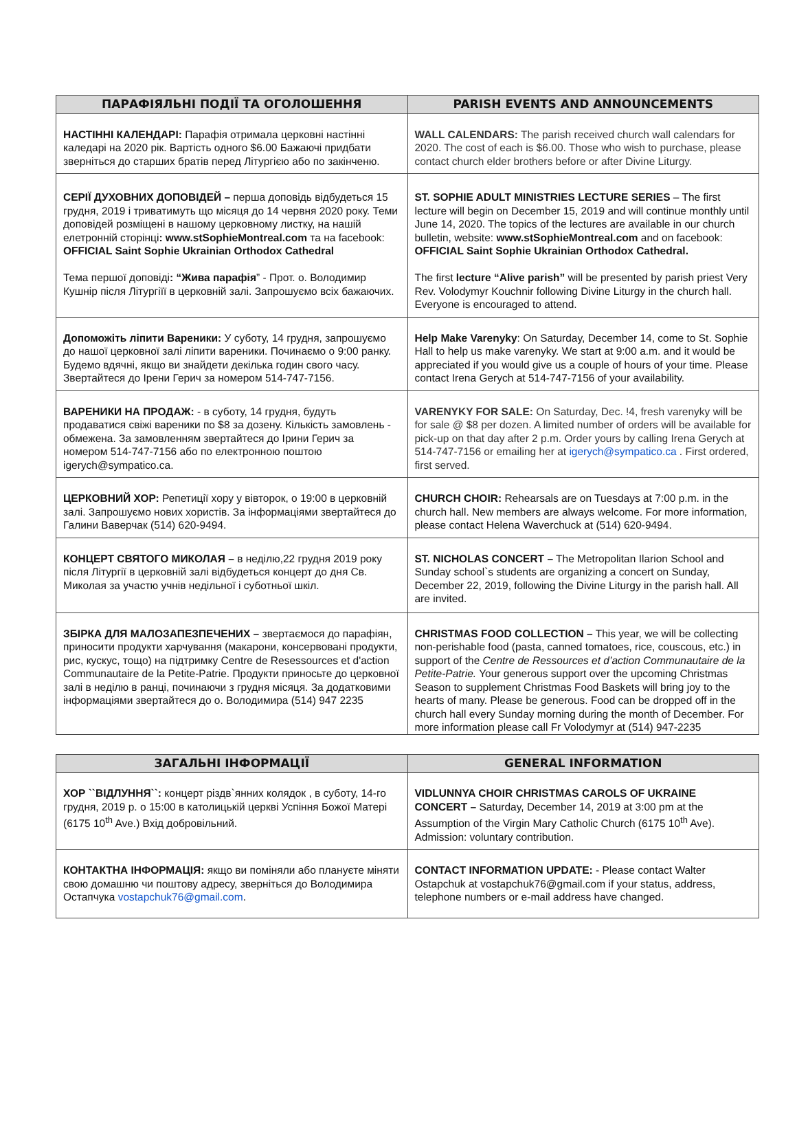| ПАРАФІЯЛЬНІ ПОДІЇ ТА ОГОЛОШЕННЯ | PARISH EVENTS AND ANNOUNCEMENTS |
| --- | --- |
| НАСТІННІ КАЛЕНДАРІ: Парафія отримала церковні настінні каледарі на 2020 рік. Вартість одного $6.00 Бажаючі придбати зверніться до старших братів перед Літургією або по закінченю. | WALL CALENDARS: The parish received church wall calendars for 2020. The cost of each is $6.00. Those who wish to purchase, please contact church elder brothers before or after Divine Liturgy. |
| СЕРІЇ ДУХОВНИХ ДОПОВІДЕЙ – перша доповідь відбудеться 15 грудня, 2019 і триватимуть що місяця до 14 червня 2020 року. Теми доповідей розміщені в нашому церковному листку, на нашій елетронній сторінці : www.stSophieMontreal.com та на facebook: OFFICIAL Saint Sophie Ukrainian Orthodox Cathedral Тема першої доповіді : “Жива парафія ” - Прот. о. Володимир Кушнір після Літургіїї в церковній залі. Запрошуємо всіх бажаючих. | ST. SOPHIE ADULT MINISTRIES LECTURE SERIES – The first lecture will begin on December 15, 2019 and will continue monthly until June 14, 2020. The topics of the lectures are available in our church bulletin, website: www.stSophieMontreal.com and on facebook: OFFICIAL Saint Sophie Ukrainian Orthodox Cathedral. The first lecture “Alive parish” will be presented by parish priest Very Rev. Volodymyr Kouchnir following Divine Liturgy in the church hall. Everyone is encouraged to attend. |
| Допоможіть ліпити Вареники: У суботу, 14 грудня, запрошуємо до нашої церковної залі ліпити вареники. Починаємо о 9:00 ранку. Будемо вдячні, якщо ви знайдети декілька годин свого часу. Звертайтеся до Ірени Герич за номером 514-747-7156. | Help Make Varenyky : On Saturday, December 14, come to St. Sophie Hall to help us make varenyky. We start at 9:00 a.m. and it would be appreciated if you would give us a couple of hours of your time. Please contact Irena Gerych at 514-747-7156 of your availability. |
| ВАРЕНИКИ НА ПРОДАЖ: - в суботу, 14 грудня, будуть продаватися свіжі вареники по $8 за дозену. Кількість замовлень - обмежена. За замовленням звертайтеся до Ірини Герич за номером 514-747-7156 або по електронною поштою igerych@sympatico.ca. | VARENYKY FOR SALE: On Saturday, Dec. !4, fresh varenyky will be for sale @ $8 per dozen. A limited number of orders will be available for pick-up on that day after 2 p.m. Order yours by calling Irena Gerych at 514-747-7156 or emailing her at igerych@sympatico.ca . First ordered, first served. |
| ЦЕРКОВНИЙ ХОР: Репетиції хору у вівторок, о 19:00 в церковній залі. Запрошуємо нових хористів. За інформаціями звертайтеся до Галини Ваверчак (514) 620-9494. | CHURCH CHOIR: Rehearsals are on Tuesdays at 7:00 p.m. in the church hall. New members are always welcome. For more information, please contact Helena Waverchuck at (514) 620-9494. |
| КОНЦЕРТ СВЯТОГО МИКОЛАЯ – в неділю,22 грудня 2019 року після Літургії в церковній залі відбудеться концерт до дня Св. Миколая за участю учнів недільної і суботньої шкіл. | ST. NICHOLAS CONCERT – The Metropolitan Ilarion School and Sunday school`s students are organizing a concert on Sunday, December 22, 2019, following the Divine Liturgy in the parish hall. All are invited. |
| ЗБІРКА ДЛЯ МАЛОЗАПЕЗПЕЧЕНИХ – звертаємося до парафіян, приносити продукти харчування (макарони, консервовані продукти, рис, кускус, тощо) на підтримку Centre de Resessources et d'action Communautaire de la Petite-Patrie. Продукти приносьте до церковної залі в неділю в ранці, починаючи з грудня місяця. За додатковими інформаціями звертайтеся до о. Володимира (514) 947 2235 | CHRISTMAS FOOD COLLECTION – This year, we will be collecting non-perishable food (pasta, canned tomatoes, rice, couscous, etc.) in support of the Centre de Ressources et d’action Communautaire de la Petite-Patrie. Your generous support over the upcoming Christmas Season to supplement Christmas Food Baskets will bring joy to the hearts of many. Please be generous. Food can be dropped off in the church hall every Sunday morning during the month of December. For more information please call Fr Volodymyr at (514) 947-2235 |
| ЗАГАЛЬНІ ІНФОРМАЦІЇ | GENERAL INFORMATION |
| --- | --- |
| ХОР ``ВІДЛУННЯ``: концерт різдв`янних колядок , в суботу, 14-го грудня, 2019 р. о 15:00 в католицькій церкві Успіння Божої Матері (6175 10<sup>th</sup> Ave.) Вхід добровільний. | VIDLUNNYA CHOIR CHRISTMAS CAROLS OF UKRAINE CONCERT – Saturday, December 14, 2019 at 3:00 pm at the Assumption of the Virgin Mary Catholic Church (6175 10<sup>th</sup> Ave). Admission: voluntary contribution. |
| КОНТАКТНА ІНФОРМАЦІЯ: якщо ви поміняли або плануєте міняти свою домашню чи поштову адресу, зверніться до Володимира Остапчука vostapchuk76@gmail.com . | CONTACT INFORMATION UPDATE: - Please contact Walter Ostapchuk at vostapchuk76@gmail.com if your status, address, telephone numbers or e-mail address have changed. |